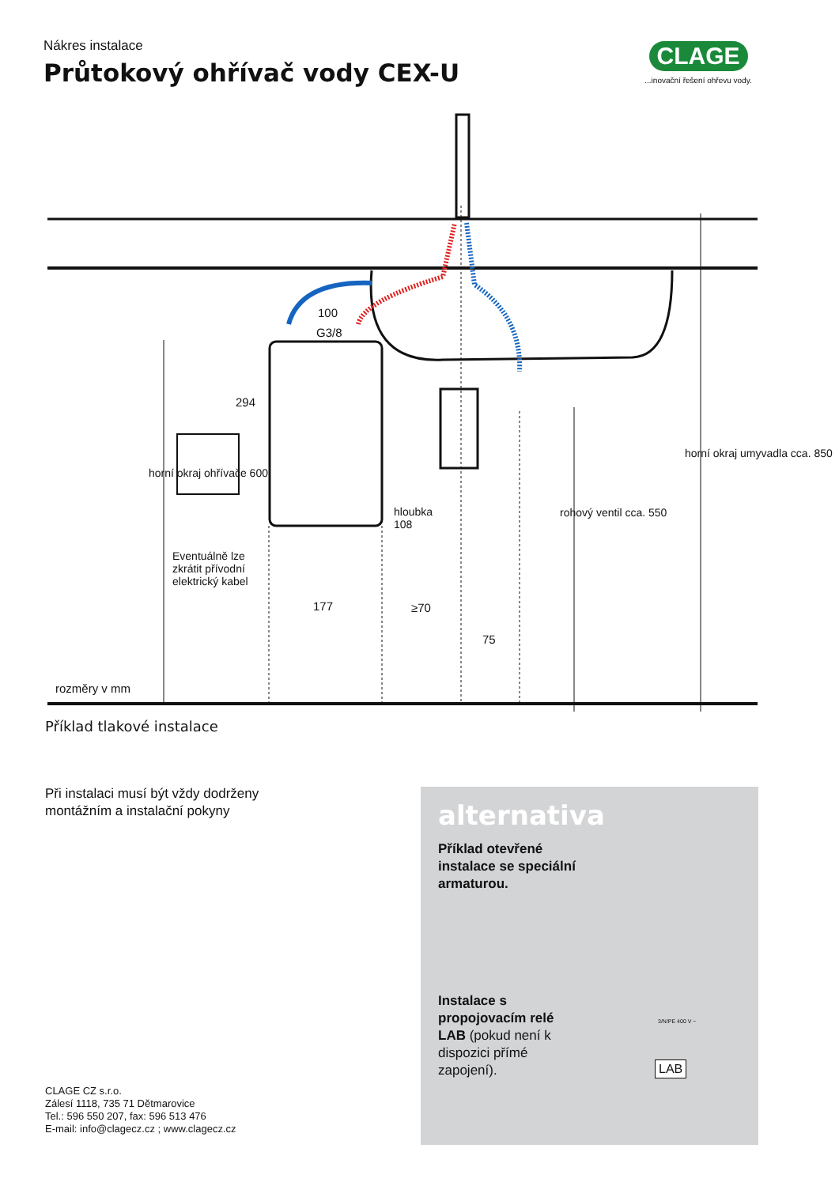Nákres instalace
Průtokový ohřívač vody CEX-U
CLAGE
...inovační řešení ohřevu vody.
100
G3/8
294
hloubka
108
horní okraj ohřívače 600
Eventuálně lze
zkrátit přívodní
elektrický kabel
rohový ventil cca. 550
horní okraj umyvadla cca. 850
177 ≥70
75
rozměry v mm
Příklad tlakové instalace
Při instalaci musí být vždy dodrženy
montážním a instalační pokyny
alternativa
Příklad otevřené instalace se speciální armaturou.
Instalace s propojovacím relé LAB (pokud není k dispozici přímé zapojení).
LAB
3/N/PE 400 V ~
CLAGE CZ s.r.o.
Zálesí 1118, 735 71 Dětmarovice
Tel.: 596 550 207, fax: 596 513 476
E-mail: info@clagecz.cz ; www.clagecz.cz